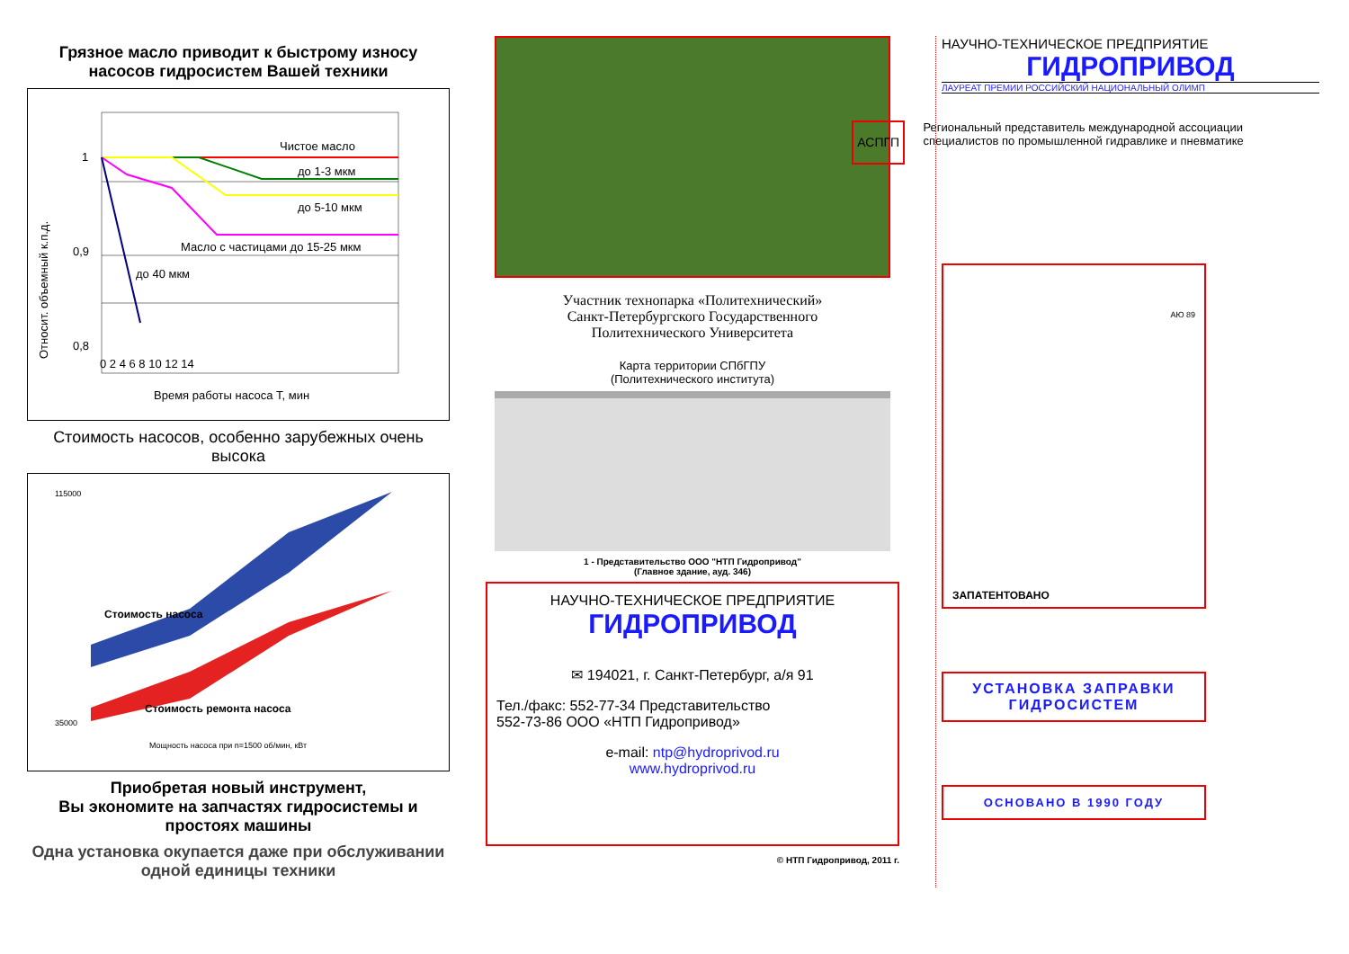Грязное масло приводит к быстрому износу насосов гидросистем Вашей техники
Чистое масло
до 1-3 мкм
до 5-10 мкм
Масло с частицами до 15-25 мкм
до 40 мкм
1
0,9
0,8
0 2 4 6 8 10 12 14
Время работы насоса T, мин
Относит. объемный к.п.д.
Стоимость насосов, особенно зарубежных очень высока
Стоимость насоса
Стоимость ремонта насоса
Мощность насоса при n=1500 об/мин, кВт
115000
35000
Приобретая новый инструмент,
Вы экономите на запчастях гидросистемы и простоях машины
Одна установка окупается даже при обслуживании одной единицы техники
Участник технопарка «Политехнический»
Санкт-Петербургского Государственного
Политехнического Университета
Карта территории СПбГПУ
(Политехнического института)
1 - Представительство ООО "НТП Гидропривод"
(Главное здание, ауд. 346)
НАУЧНО-ТЕХНИЧЕСКОЕ ПРЕДПРИЯТИЕ
ГИДРОПРИВОД
✉ 194021, г. Санкт-Петербург, а/я 91
Тел./факс: 552-77-34 Представительство
552-73-86 ООО «НТП Гидропривод»
e-mail: ntp@hydroprivod.ru
www.hydroprivod.ru
© НТП Гидропривод, 2011 г.
НАУЧНО-ТЕХНИЧЕСКОЕ ПРЕДПРИЯТИЕ
ГИДРОПРИВОД
ЛАУРЕАТ ПРЕМИИ РОССИЙСКИЙ НАЦИОНАЛЬНЫЙ ОЛИМП
АСПГП
Региональный представитель международной ассоциации специалистов по промышленной гидравлике и пневматике
АЮ 89
ЗАПАТЕНТОВАНО
УСТАНОВКА ЗАПРАВКИ ГИДРОСИСТЕМ
ОСНОВАНО В 1990 ГОДУ